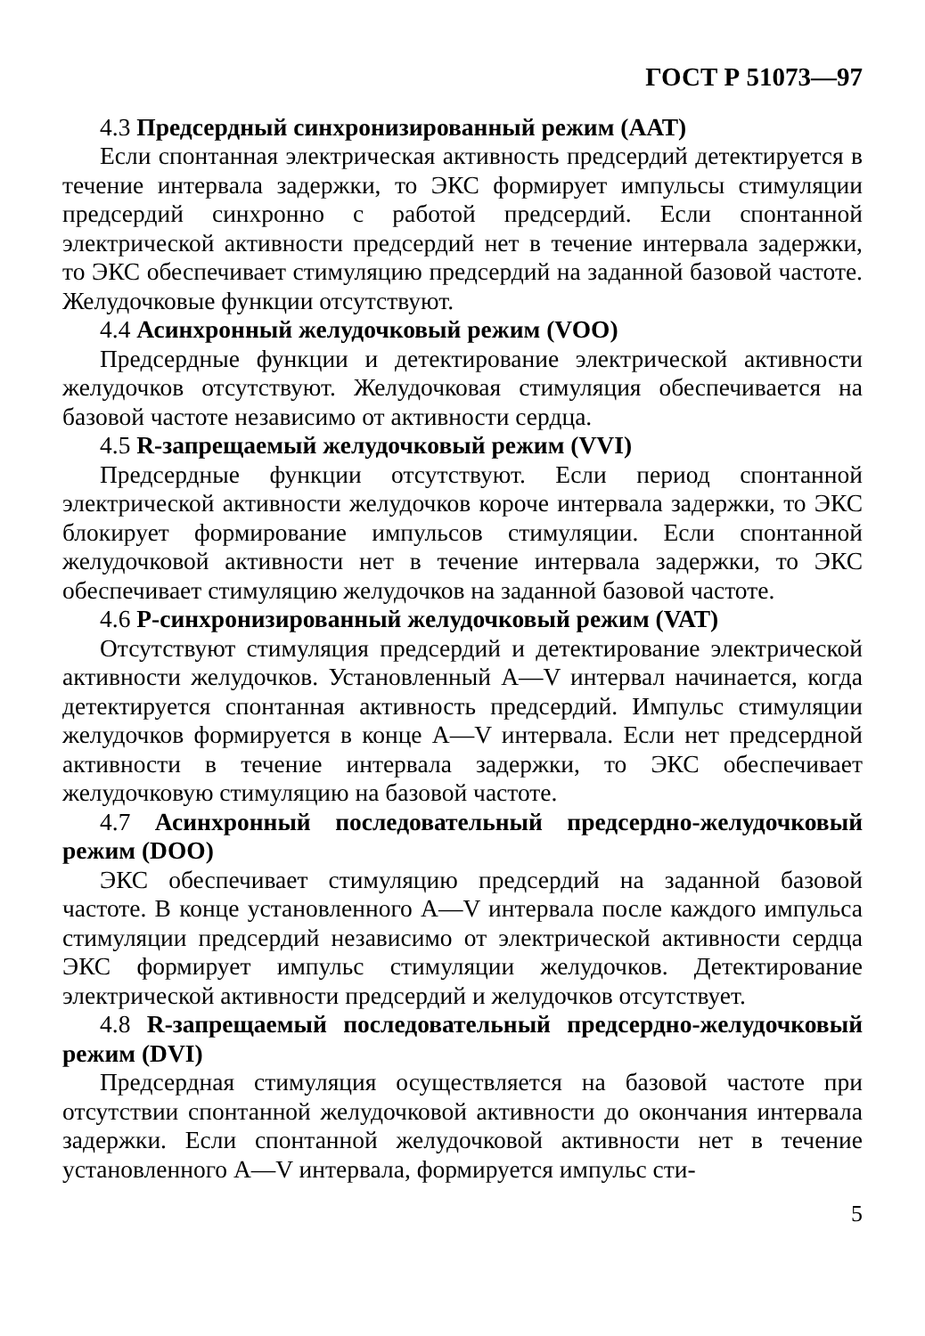ГОСТ Р 51073—97
4.3 Предсердный синхронизированный режим (ААТ)
Если спонтанная электрическая активность предсердий детектируется в течение интервала задержки, то ЭКС формирует импульсы стимуляции предсердий синхронно с работой предсердий. Если спонтанной электрической активности предсердий нет в течение интервала задержки, то ЭКС обеспечивает стимуляцию предсердий на заданной базовой частоте. Желудочковые функции отсутствуют.
4.4 Асинхронный желудочковый режим (VOO)
Предсердные функции и детектирование электрической активности желудочков отсутствуют. Желудочковая стимуляция обеспечивается на базовой частоте независимо от активности сердца.
4.5 R-запрещаемый желудочковый режим (VVI)
Предсердные функции отсутствуют. Если период спонтанной электрической активности желудочков короче интервала задержки, то ЭКС блокирует формирование импульсов стимуляции. Если спонтанной желудочковой активности нет в течение интервала задержки, то ЭКС обеспечивает стимуляцию желудочков на заданной базовой частоте.
4.6 Р-синхронизированный желудочковый режим (VAT)
Отсутствуют стимуляция предсердий и детектирование электрической активности желудочков. Установленный А—V интервал начинается, когда детектируется спонтанная активность предсердий. Импульс стимуляции желудочков формируется в конце А—V интервала. Если нет предсердной активности в течение интервала задержки, то ЭКС обеспечивает желудочковую стимуляцию на базовой частоте.
4.7 Асинхронный последовательный предсердно-желудочковый режим (DOO)
ЭКС обеспечивает стимуляцию предсердий на заданной базовой частоте. В конце установленного А—V интервала после каждого импульса стимуляции предсердий независимо от электрической активности сердца ЭКС формирует импульс стимуляции желудочков. Детектирование электрической активности предсердий и желудочков отсутствует.
4.8 R-запрещаемый последовательный предсердно-желудочковый режим (DVI)
Предсердная стимуляция осуществляется на базовой частоте при отсутствии спонтанной желудочковой активности до окончания интервала задержки. Если спонтанной желудочковой активности нет в течение установленного А—V интервала, формируется импульс сти-
5